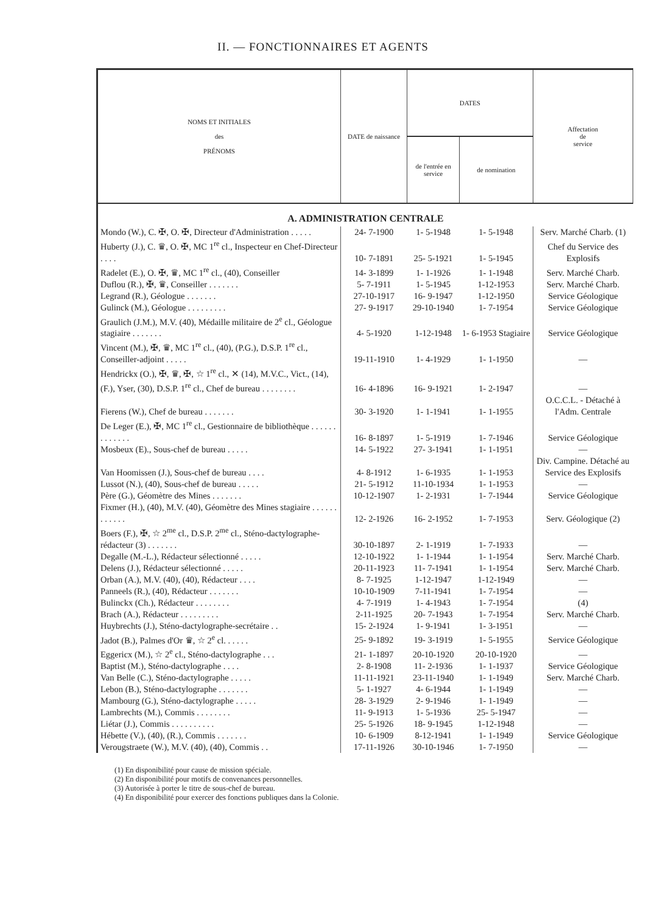II. — FONCTIONNAIRES ET AGENTS
| NOMS ET INITIALES des PRÉNOMS | DATE de naissance | DATES | | Affectation de service |
| --- | --- | --- | --- | --- |
| | | de l'entrée en service | de nomination | |
| A. ADMINISTRATION CENTRALE | | | | |
| Mondo (W.), C. ✠, O. ✠, Directeur d'Administration . . . . . | 24- 7-1900 | 1- 5-1948 | 1- 5-1948 | Serv. Marché Charb. (1) |
| Huberty (J.), C. ♛, O. ✠, MC 1<sup>re</sup> cl., Inspecteur en Chef-Directeur . . . . | 10- 7-1891 | 25- 5-1921 | 1- 5-1945 | Chef du Service des Explosifs |
| Radelet (E.), O. ✠, ♛, MC 1<sup>re</sup> cl., (40), Conseiller | 14- 3-1899 | 1- 1-1926 | 1- 1-1948 | Serv. Marché Charb. |
| Duflou (R.), ✠, ♛, Conseiller . . . . . . . | 5- 7-1911 | 1- 5-1945 | 1-12-1953 | Serv. Marché Charb. |
| Legrand (R.), Géologue . . . . . . . | 27-10-1917 | 16- 9-1947 | 1-12-1950 | Service Géologique |
| Gulinck (M.), Géologue . . . . . . . . . | 27- 9-1917 | 29-10-1940 | 1- 7-1954 | Service Géologique |
| Graulich (J.M.), M.V. (40), Médaille militaire de 2<sup>e</sup> cl., Géologue stagiaire . . . . . . . | 4- 5-1920 | 1-12-1948 | 1- 6-1953 Stagiaire | Service Géologique |
| Vincent (M.), ✠, ♛, MC 1<sup>re</sup> cl., (40), (P.G.), D.S.P. 1<sup>re</sup> cl., Conseiller-adjoint . . . . . | 19-11-1910 | 1- 4-1929 | 1- 1-1950 | — |
| Hendrickx (O.), ✠, ♛, ✠, ☆ 1<sup>re</sup> cl., ✕ (14), M.V.C., Vict., (14), (F.), Yser, (30), D.S.P. 1<sup>re</sup> cl., Chef de bureau . . . . . . . . | 16- 4-1896 | 16- 9-1921 | 1- 2-1947 | — |
| Fierens (W.), Chef de bureau . . . . . . . | 30- 3-1920 | 1- 1-1941 | 1- 1-1955 | O.C.C.L. - Détaché à l'Adm. Centrale |
| De Leger (E.), ✠, MC 1<sup>re</sup> cl., Gestionnaire de bibliothèque . . . . . . . . . . . . . | 16- 8-1897 | 1- 5-1919 | 1- 7-1946 | Service Géologique |
| Mosbeux (E)., Sous-chef de bureau . . . . . | 14- 5-1922 | 27- 3-1941 | 1- 1-1951 | — |
| Van Hoomissen (J.), Sous-chef de bureau . . . . | 4- 8-1912 | 1- 6-1935 | 1- 1-1953 | Div. Campine. Détaché au Service des Explosifs |
| Lussot (N.), (40), Sous-chef de bureau . . . . . | 21- 5-1912 | 11-10-1934 | 1- 1-1953 | — |
| Père (G.), Géomètre des Mines . . . . . . . | 10-12-1907 | 1- 2-1931 | 1- 7-1944 | Service Géologique |
| Fixmer (H.), (40), M.V. (40), Géomètre des Mines stagiaire . . . . . . . . . . . . | 12- 2-1926 | 16- 2-1952 | 1- 7-1953 | Serv. Géologique (2) |
| Boers (F.), ✠, ☆ 2<sup>me</sup> cl., D.S.P. 2<sup>me</sup> cl., Sténo-dactylographe-rédacteur (3) . . . . . . . | 30-10-1897 | 2- 1-1919 | 1- 7-1933 | — |
| Degalle (M.-L.), Rédacteur sélectionné . . . . . | 12-10-1922 | 1- 1-1944 | 1- 1-1954 | Serv. Marché Charb. |
| Delens (J.), Rédacteur sélectionné . . . . . | 20-11-1923 | 11- 7-1941 | 1- 1-1954 | Serv. Marché Charb. |
| Orban (A.), M.V. (40), (40), Rédacteur . . . . | 8- 7-1925 | 1-12-1947 | 1-12-1949 | — |
| Panneels (R.), (40), Rédacteur . . . . . . . | 10-10-1909 | 7-11-1941 | 1- 7-1954 | — |
| Bulinckx (Ch.), Rédacteur . . . . . . . . | 4- 7-1919 | 1- 4-1943 | 1- 7-1954 | (4) |
| Brach (A.), Rédacteur . . . . . . . . . | 2-11-1925 | 20- 7-1943 | 1- 7-1954 | Serv. Marché Charb. |
| Huybrechts (J.), Sténo-dactylographe-secrétaire . . | 15- 2-1924 | 1- 9-1941 | 1- 3-1951 | — |
| Jadot (B.), Palmes d'Or ♛, ☆ 2<sup>e</sup> cl. . . . . . | 25- 9-1892 | 19- 3-1919 | 1- 5-1955 | Service Géologique |
| Eggericx (M.), ☆ 2<sup>e</sup> cl., Sténo-dactylographe . . . | 21- 1-1897 | 20-10-1920 | 20-10-1920 | — |
| Baptist (M.), Sténo-dactylographe . . . . | 2- 8-1908 | 11- 2-1936 | 1- 1-1937 | Service Géologique |
| Van Belle (C.), Sténo-dactylographe . . . . . | 11-11-1921 | 23-11-1940 | 1- 1-1949 | Serv. Marché Charb. |
| Lebon (B.), Sténo-dactylographe . . . . . . . | 5- 1-1927 | 4- 6-1944 | 1- 1-1949 | — |
| Mambourg (G.), Sténo-dactylographe . . . . . | 28- 3-1929 | 2- 9-1946 | 1- 1-1949 | — |
| Lambrechts (M.), Commis . . . . . . . . | 11- 9-1913 | 1- 5-1936 | 25- 5-1947 | — |
| Liétar (J.), Commis . . . . . . . . . . | 25- 5-1926 | 18- 9-1945 | 1-12-1948 | — |
| Hébette (V.), (40), (R.), Commis . . . . . . . | 10- 6-1909 | 8-12-1941 | 1- 1-1949 | Service Géologique |
| Verougstraete (W.), M.V. (40), (40), Commis . . | 17-11-1926 | 30-10-1946 | 1- 7-1950 | — |
(1) En disponibilité pour cause de mission spéciale.
(2) En disponibilité pour motifs de convenances personnelles.
(3) Autorisée à porter le titre de sous-chef de bureau.
(4) En disponibilité pour exercer des fonctions publiques dans la Colonie.